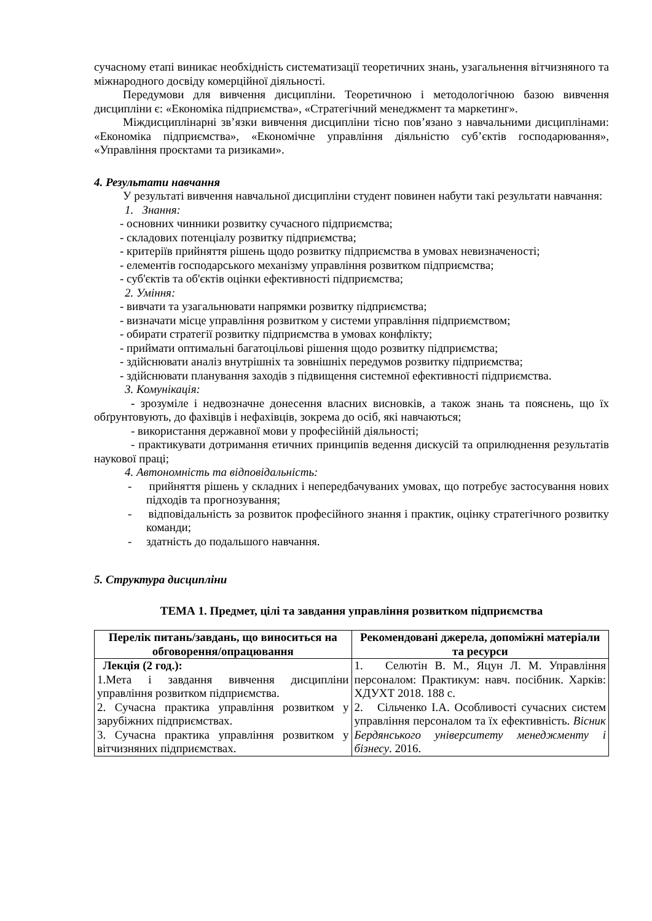сучасному етапі виникає необхідність систематизації теоретичних знань, узагальнення вітчизняного та міжнародного досвіду комерційної діяльності.
Передумови для вивчення дисципліни. Теоретичною і методологічною базою вивчення дисципліни є: «Економіка підприємства», «Стратегічний менеджмент та маркетинг».
Міждисциплінарні зв’язки вивчення дисципліни тісно пов’язано з навчальними дисциплінами: «Економіка підприємства», «Економічне управління діяльністю суб’єктів господарювання», «Управління проєктами та ризиками».
4. Результати навчання
У результаті вивчення навчальної дисципліни студент повинен набути такі результати навчання:
1. Знання:
- основних чинники розвитку сучасного підприємства;
- складових потенціалу розвитку підприємства;
- критеріїв прийняття рішень щодо розвитку підприємства в умовах невизначеності;
- елементів господарського механізму управління розвитком підприємства;
- суб'єктів та об'єктів оцінки ефективності підприємства;
2. Уміння:
- вивчати та узагальнювати напрямки розвитку підприємства;
- визначати місце управління розвитком у системи управління підприємством;
- обирати стратегії розвитку підприємства в умовах конфлікту;
- приймати оптимальні багатоцільові рішення щодо розвитку підприємства;
- здійснювати аналіз внутрішніх та зовнішніх передумов розвитку підприємства;
- здійснювати планування заходів з підвищення системної ефективності підприємства.
3. Комунікація:
- зрозуміле і недвозначне донесення власних висновків, а також знань та пояснень, що їх обґрунтовують, до фахівців і нефахівців, зокрема до осіб, які навчаються;
- використання державної мови у професійній діяльності;
- практикувати дотримання етичних принципів ведення дискусій та оприлюднення результатів наукової праці;
4. Автономність та відповідальність:
- прийняття рішень у складних і непередбачуваних умовах, що потребує застосування нових підходів та прогнозування;
- відповідальність за розвиток професійного знання і практик, оцінку стратегічного розвитку команди;
- здатність до подальшого навчання.
5. Структура дисципліни
ТЕМА 1. Предмет, цілі та завдання управління розвитком підприємства
| Перелік питань/завдань, що виноситься на обговорення/опрацювання | Рекомендовані джерела, допоміжні матеріали та ресурси |
| --- | --- |
| Лекція (2 год.): 1.Мета і завдання вивчення дисципліни управління розвитком підприємства. 2. Сучасна практика управління розвитком у зарубіжних підприємствах. 3. Сучасна практика управління розвитком у вітчизняних підприємствах. | 1. Селютін В. М., Яцун Л. М. Управління персоналом: Практикум: навч. посібник. Харків: ХДУХТ 2018. 188 с. 2. Сільченко І.А. Особливості сучасних систем управління персоналом та їх ефективність. Вісник Бердянського університету менеджменту і бізнесу . 2016. |